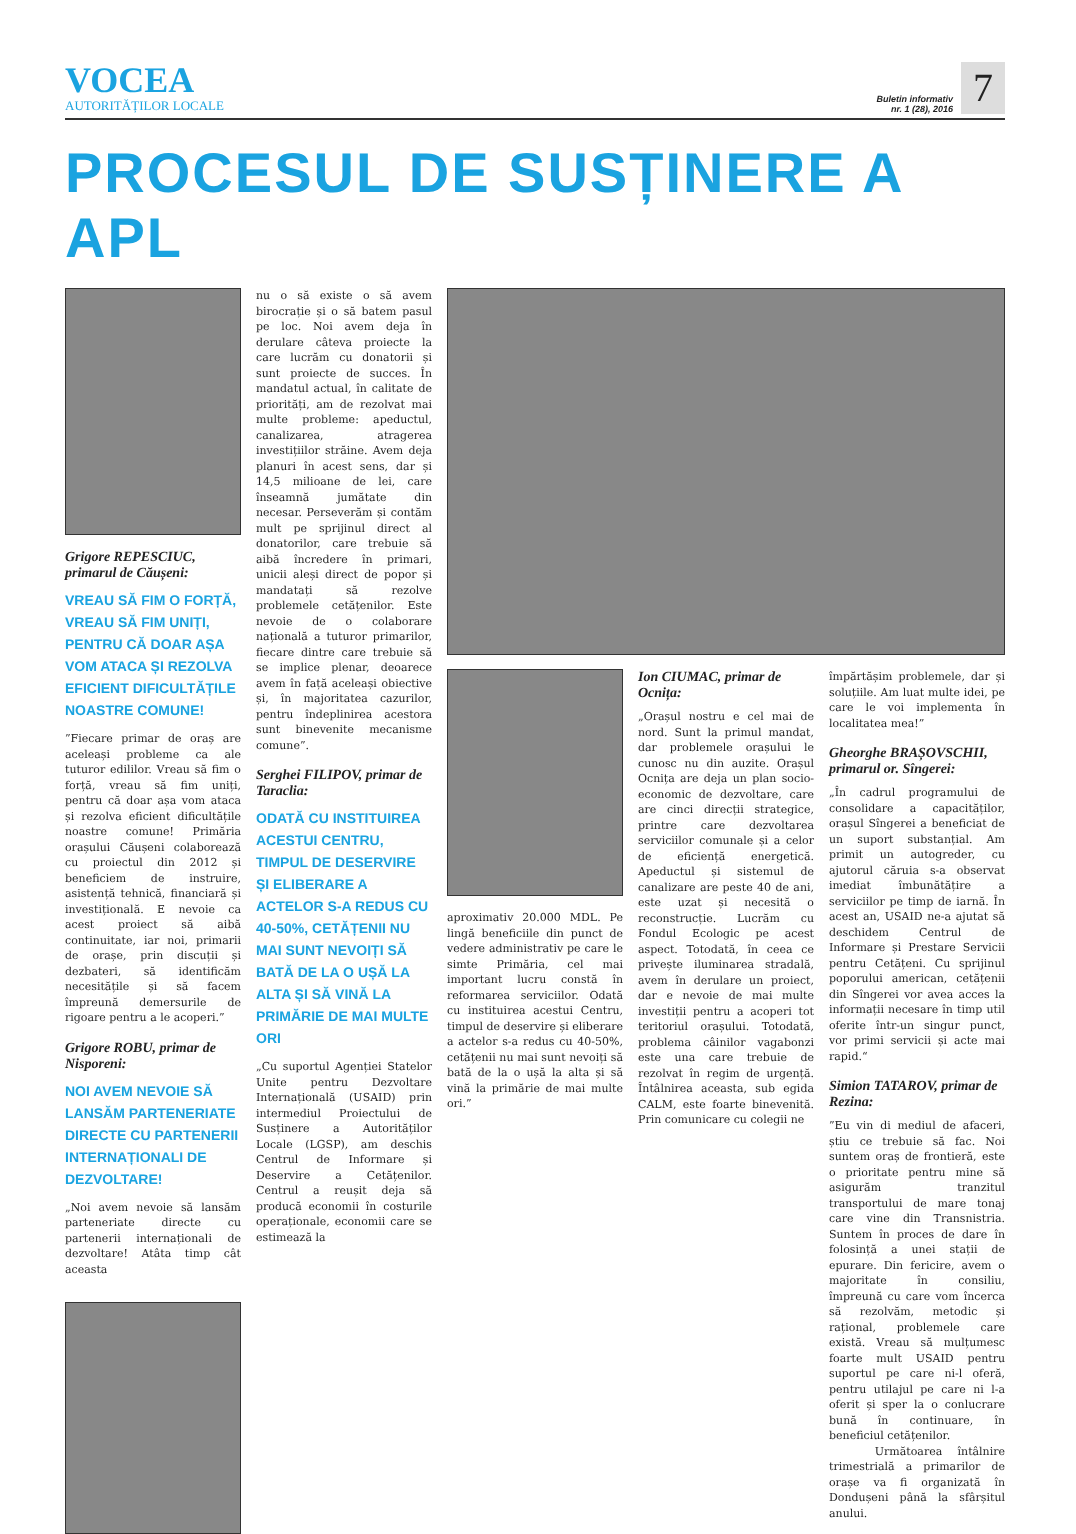VOCEA
AUTORITĂȚILOR LOCALE
Buletin informativ
nr. 1 (28), 2016
7
PROCESUL DE SUSȚINERE A APL
Grigore REPESCIUC, primarul de Căușeni:
VREAU SĂ FIM O FORȚĂ, VREAU SĂ FIM UNIȚI, PENTRU CĂ DOAR AȘA VOM ATACA ȘI REZOLVA EFICIENT DIFICULTĂȚILE NOASTRE COMUNE!
”Fiecare primar de oraș are aceleași probleme ca ale tuturor edililor. Vreau să fim o forță, vreau să fim uniți, pentru că doar așa vom ataca și rezolva eficient dificultățile noastre comune! Primăria orașului Căușeni colaborează cu proiectul din 2012 și beneficiem de instruire, asistență tehnică, financiară și investițională. E nevoie ca acest proiect să aibă continuitate, iar noi, primarii de orașe, prin discuții și dezbateri, să identificăm necesitățile și să facem împreună demersurile de rigoare pentru a le acoperi.”
Grigore ROBU, primar de Nisporeni:
NOI AVEM NEVOIE SĂ LANSĂM PARTENERIATE DIRECTE CU PARTENERII INTERNAȚIONALI DE DEZVOLTARE!
„Noi avem nevoie să lansăm parteneriate directe cu partenerii internaționali de dezvoltare! Atâta timp cât aceasta
nu o să existe o să avem birocrație și o să batem pasul pe loc. Noi avem deja în derulare câteva proiecte la care lucrăm cu donatorii și sunt proiecte de succes. În mandatul actual, în calitate de priorități, am de rezolvat mai multe probleme: apeductul, canalizarea, atragerea investițiilor străine. Avem deja planuri în acest sens, dar și 14,5 milioane de lei, care înseamnă jumătate din necesar. Perseverăm și contăm mult pe sprijinul direct al donatorilor, care trebuie să aibă încredere în primari, unicii aleși direct de popor și mandatați să rezolve problemele cetățenilor. Este nevoie de o colaborare națională a tuturor primarilor, fiecare dintre care trebuie să se implice plenar, deoarece avem în față aceleași obiective și, în majoritatea cazurilor, pentru îndeplinirea acestora sunt binevenite mecanisme comune”.
Serghei FILIPOV, primar de Taraclia:
ODATĂ CU INSTITUIREA ACESTUI CENTRU, TIMPUL DE DESERVIRE ȘI ELIBERARE A ACTELOR S-A REDUS CU 40-50%, CETĂȚENII NU MAI SUNT NEVOIȚI SĂ BATĂ DE LA O UȘĂ LA ALTA ȘI SĂ VINĂ LA PRIMĂRIE DE MAI MULTE ORI
„Cu suportul Agenției Statelor Unite pentru Dezvoltare Internațională (USAID) prin intermediul Proiectului de Susținere a Autorităților Locale (LGSP), am deschis Centrul de Informare și Deservire a Cetățenilor. Centrul a reușit deja să producă economii în costurile operaționale, economii care se estimează la
aproximativ 20.000 MDL. Pe lingă beneficiile din punct de vedere administrativ pe care le simte Primăria, cel mai important lucru constă în reformarea serviciilor. Odată cu instituirea acestui Centru, timpul de deservire și eliberare a actelor s-a redus cu 40-50%, cetățenii nu mai sunt nevoiți să bată de la o ușă la alta și să vină la primărie de mai multe ori.”
Ion CIUMAC, primar de Ocnița:
„Orașul nostru e cel mai de nord. Sunt la primul mandat, dar problemele orașului le cunosc nu din auzite. Orașul Ocnița are deja un plan socio-economic de dezvoltare, care are cinci direcții strategice, printre care dezvoltarea serviciilor comunale și a celor de eficiență energetică. Apeductul și sistemul de canalizare are peste 40 de ani, este uzat și necesită o reconstrucție. Lucrăm cu Fondul Ecologic pe acest aspect. Totodată, în ceea ce privește iluminarea stradală, avem în derulare un proiect, dar e nevoie de mai multe investiții pentru a acoperi tot teritoriul orașului. Totodată, problema câinilor vagabonzi este una care trebuie de rezolvat în regim de urgență. Întâlnirea aceasta, sub egida CALM, este foarte binevenită. Prin comunicare cu colegii ne
împărtășim problemele, dar și soluțiile. Am luat multe idei, pe care le voi implementa în localitatea mea!”
Gheorghe BRAȘOVSCHII, primarul or. Sîngerei:
„În cadrul programului de consolidare a capacităților, orașul Sîngerei a beneficiat de un suport substanțial. Am primit un autogreder, cu ajutorul căruia s-a observat imediat îmbunătățire a serviciilor pe timp de iarnă. În acest an, USAID ne-a ajutat să deschidem Centrul de Informare și Prestare Servicii pentru Cetățeni. Cu sprijinul poporului american, cetățenii din Sîngerei vor avea acces la informații necesare în timp util oferite într-un singur punct, vor primi servicii și acte mai rapid.“
Simion TATAROV, primar de Rezina:
”Eu vin di mediul de afaceri, știu ce trebuie să fac. Noi suntem oraș de frontieră, este o prioritate pentru mine să asigurăm tranzitul transportului de mare tonaj care vine din Transnistria. Suntem în proces de dare în folosință a unei stații de epurare. Din fericire, avem o majoritate în consiliu, împreună cu care vom încerca să rezolvăm, metodic și rațional, problemele care există. Vreau să mulțumesc foarte mult USAID pentru suportul pe care ni-l oferă, pentru utilajul pe care ni l-a oferit și sper la o conlucrare bună în continuare, în beneficiul cetățenilor.
Următoarea întâlnire trimestrială a primarilor de orașe va fi organizată în Dondușeni până la sfârșitul anului.